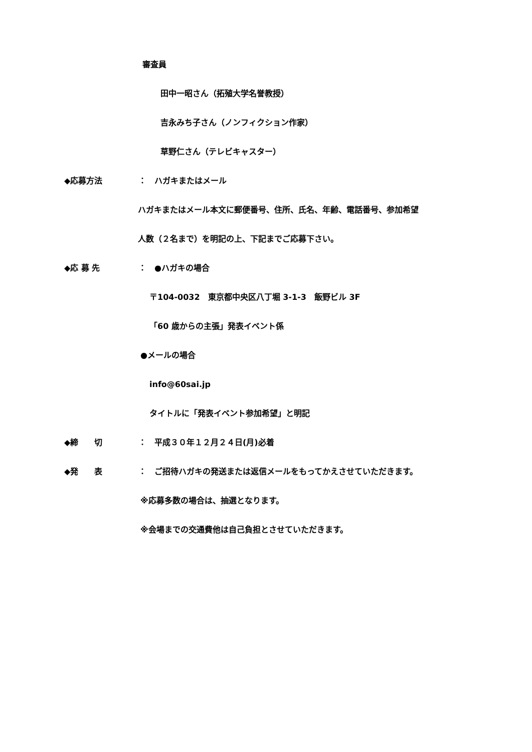審査員
田中一昭さん（拓殖大学名誉教授）
吉永みち子さん（ノンフィクション作家）
草野仁さん（テレビキャスター）
◆応募方法 ： ハガキまたはメール
ハガキまたはメール本文に郵便番号、住所、氏名、年齢、電話番号、参加希望
人数（２名まで）を明記の上、下記までご応募下さい。
◆応 募 先 ： ●ハガキの場合
〒104-0032　東京都中央区八丁堀 3-1-3　飯野ビル 3F
「60 歳からの主張」発表イベント係
●メールの場合
info@60sai.jp
タイトルに「発表イベント参加希望」と明記
◆締　　切 ： 平成３０年１２月２４日(月)必着
◆発　　表 ： ご招待ハガキの発送または返信メールをもってかえさせていただきます。
※応募多数の場合は、抽選となります。
※会場までの交通費他は自己負担とさせていただきます。